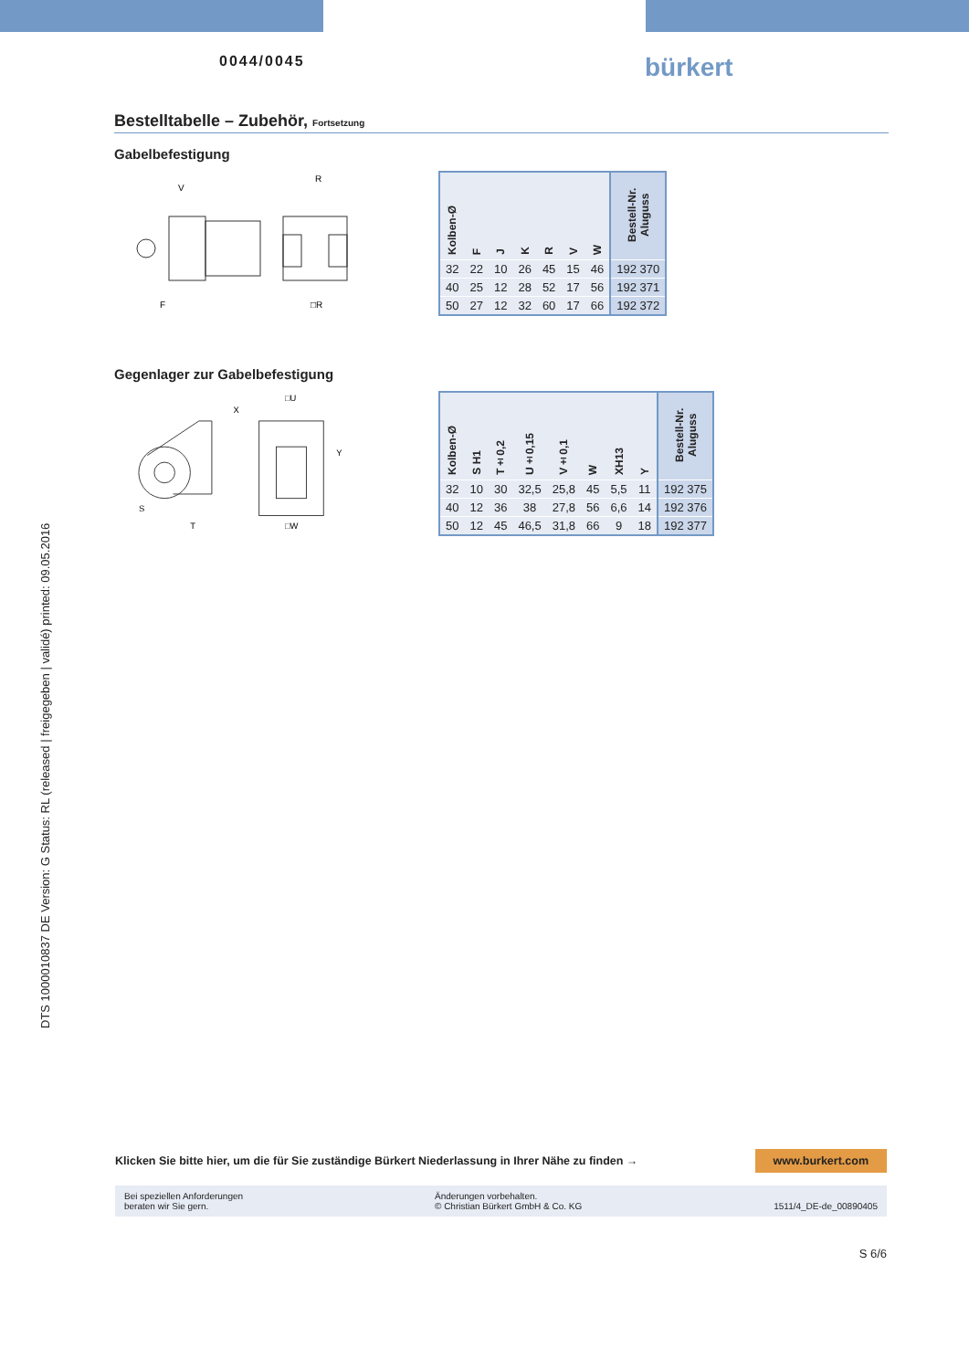0044/0045 bürkert
DTS 1000010837 DE Version: G Status: RL (released | freigegeben | validé) printed: 09.05.2016
Bestelltabelle – Zubehör, Fortsetzung
Gabelbefestigung
V
F
R
□R
| Kolben-Ø | F | J | K | R | V | W | Bestell-Nr. Aluguss |
| --- | --- | --- | --- | --- | --- | --- | --- |
| 32 | 22 | 10 | 26 | 45 | 15 | 46 | 192 370 |
| 40 | 25 | 12 | 28 | 52 | 17 | 56 | 192 371 |
| 50 | 27 | 12 | 32 | 60 | 17 | 66 | 192 372 |
Gegenlager zur Gabelbefestigung
S
T
□U
□W
X
Y
| Kolben-Ø | S H1 | T±0,2 | U±0,15 | V±0,1 | W | XH13 | Y | Bestell-Nr. Aluguss |
| --- | --- | --- | --- | --- | --- | --- | --- | --- |
| 32 | 10 | 30 | 32,5 | 25,8 | 45 | 5,5 | 11 | 192 375 |
| 40 | 12 | 36 | 38 | 27,8 | 56 | 6,6 | 14 | 192 376 |
| 50 | 12 | 45 | 46,5 | 31,8 | 66 | 9 | 18 | 192 377 |
Klicken Sie bitte hier, um die für Sie zuständige Bürkert Niederlassung in Ihrer Nähe zu finden → www.burkert.com
Bei speziellen Anforderungen
beraten wir Sie gern.
Änderungen vorbehalten.
© Christian Bürkert GmbH & Co. KG
1511/4_DE-de_00890405
S 6/6